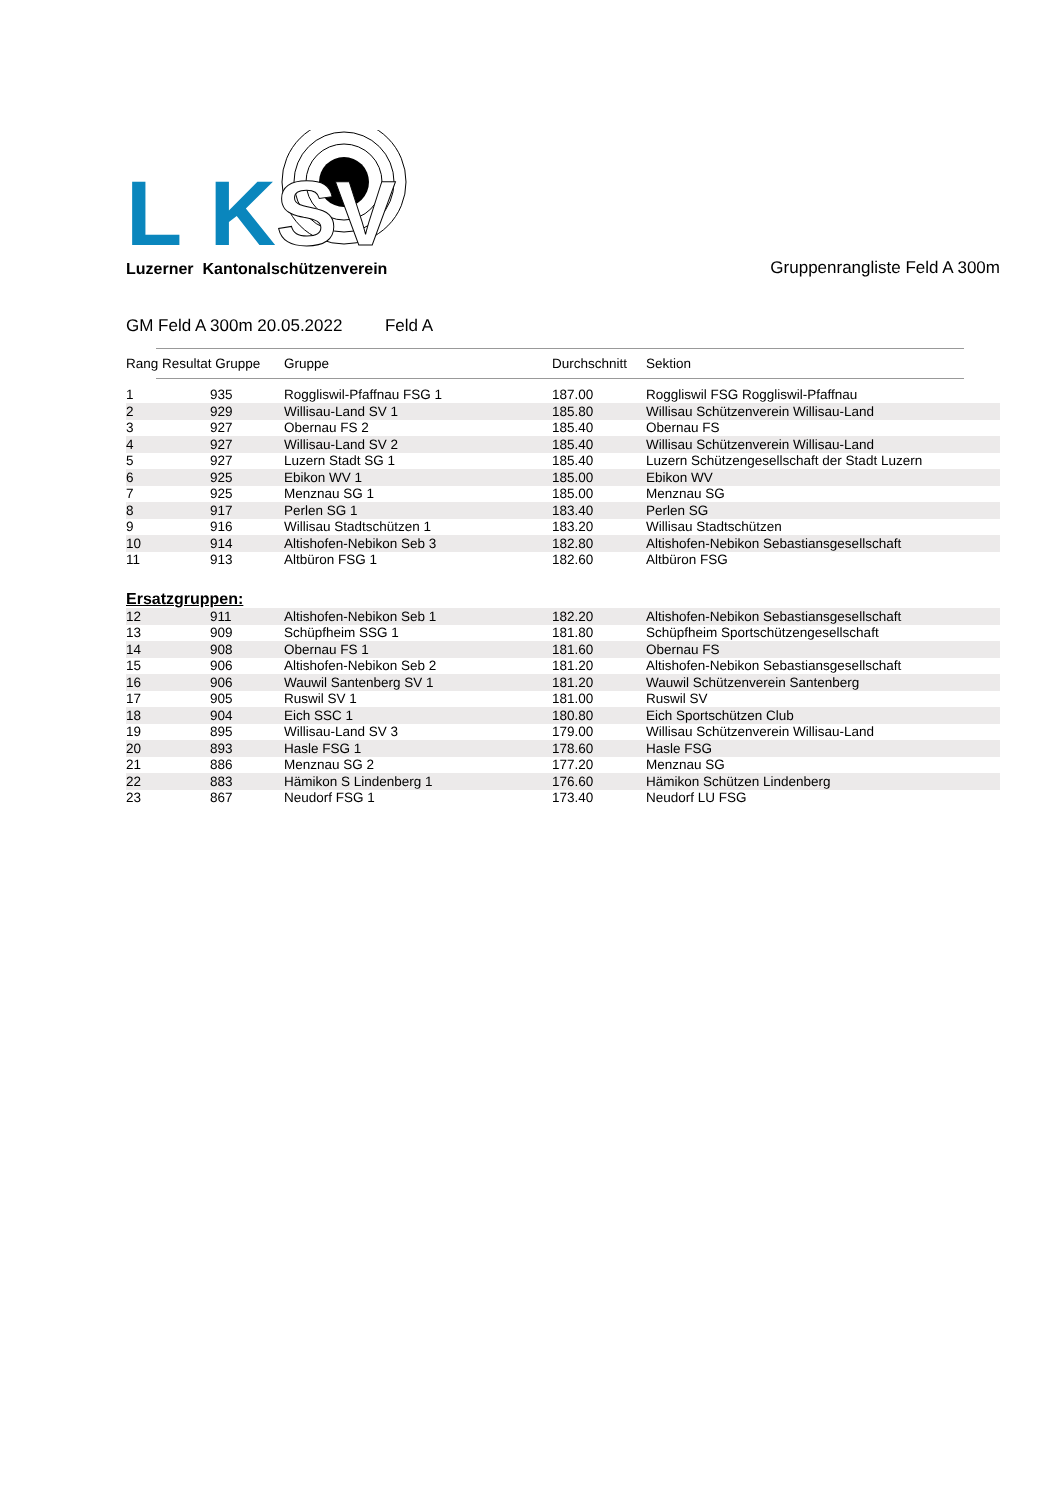LK
SV
Luzerner Kantonalschützenverein
Gruppenrangliste Feld A 300m
GM Feld A 300m 20.05.2022 Feld A
| Rang Resultat Gruppe | Gruppe | Durchschnitt | Sektion |
| --- | --- | --- | --- |
| 1 | 935 | Roggliswil-Pfaffnau FSG 1 | 187.00 | Roggliswil FSG Roggliswil-Pfaffnau |
| 2 | 929 | Willisau-Land SV 1 | 185.80 | Willisau Schützenverein Willisau-Land |
| 3 | 927 | Obernau FS 2 | 185.40 | Obernau FS |
| 4 | 927 | Willisau-Land SV 2 | 185.40 | Willisau Schützenverein Willisau-Land |
| 5 | 927 | Luzern Stadt SG 1 | 185.40 | Luzern Schützengesellschaft der Stadt Luzern |
| 6 | 925 | Ebikon WV 1 | 185.00 | Ebikon WV |
| 7 | 925 | Menznau SG 1 | 185.00 | Menznau SG |
| 8 | 917 | Perlen SG 1 | 183.40 | Perlen SG |
| 9 | 916 | Willisau Stadtschützen 1 | 183.20 | Willisau Stadtschützen |
| 10 | 914 | Altishofen-Nebikon Seb 3 | 182.80 | Altishofen-Nebikon Sebastiansgesellschaft |
| 11 | 913 | Altbüron FSG 1 | 182.60 | Altbüron FSG |
Ersatzgruppen:
| 12 | 911 | Altishofen-Nebikon Seb 1 | 182.20 | Altishofen-Nebikon Sebastiansgesellschaft |
| 13 | 909 | Schüpfheim SSG 1 | 181.80 | Schüpfheim Sportschützengesellschaft |
| 14 | 908 | Obernau FS 1 | 181.60 | Obernau FS |
| 15 | 906 | Altishofen-Nebikon Seb 2 | 181.20 | Altishofen-Nebikon Sebastiansgesellschaft |
| 16 | 906 | Wauwil Santenberg SV 1 | 181.20 | Wauwil Schützenverein Santenberg |
| 17 | 905 | Ruswil SV 1 | 181.00 | Ruswil SV |
| 18 | 904 | Eich SSC 1 | 180.80 | Eich Sportschützen Club |
| 19 | 895 | Willisau-Land SV 3 | 179.00 | Willisau Schützenverein Willisau-Land |
| 20 | 893 | Hasle FSG 1 | 178.60 | Hasle FSG |
| 21 | 886 | Menznau SG 2 | 177.20 | Menznau SG |
| 22 | 883 | Hämikon S Lindenberg 1 | 176.60 | Hämikon Schützen Lindenberg |
| 23 | 867 | Neudorf FSG 1 | 173.40 | Neudorf LU FSG |